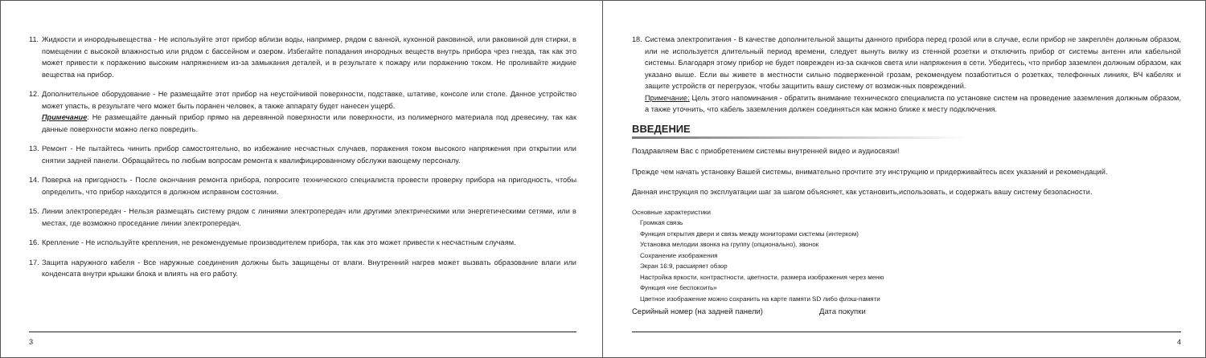11. Жидкости и инороднывещества - Не используйте этот прибор вблизи воды, например, рядом с ванной, кухонной раковиной, или раковиной для стирки, в помещении с высокой влажностью или рядом с бассейном и озером. Избегайте попадания инородных веществ внутрь прибора чрез гнезда, так как это может привести к поражению высоким напряжением из-за замыкания деталей, и в результате к пожару или поражению током. Не проливайте жидкие вещества на прибор.
12. Дополнительное оборудование - Не размещайте этот прибор на неустойчивой поверхности, подставке, штативе, консоле или столе. Данное устройство может упасть, в результате чего может быть поранен человек, а также аппарату будет нанесен ущерб.
Примечание: Не размещайте данный прибор прямо на деревянной поверхности или поверхности, из полимерного материала под древесину, так как данные поверхности можно легко повредить.
13. Ремонт - Не пытайтесь чинить прибор самостоятельно, во избежание несчастных случаев, поражения током высокого напряжения при открытии или снятии задней панели. Обращайтесь по любым вопросам ремонта к квалифицированному обслужи вающему персоналу.
14. Поверка на пригодность - После окончания ремонта прибора, попросите технического специалиста провести проверку прибора на пригодность, чтобы определить, что прибор находится в должном исправном состоянии.
15. Линии электропередач - Нельзя размещать систему рядом с линиями электропередач или другими электрическими или энергетическими сетями, или в местах, где возможно проседание линии электропередач.
16. Крепление - Не используйте крепления, не рекомендуемые производителем прибора, так как это может привести к несчастным случаям.
17. Защита наружного кабеля - Все наружные соединения должны быть защищены от влаги. Внутренний нагрев может вызвать образование влаги или конденсата внутри крышки блока и влиять на его работу.
3
18. Система электропитания - В качестве дополнительной защиты данного прибора перед грозой или в случае, если прибор не закреплён должным образом, или не используется длительный период времени, следует вынуть вилку из стенной розетки и отключить прибор от системы антенн или кабельной системы. Благодаря этому прибор не будет поврежден из-за скачков света или напряжения в сети. Убедитесь, что прибор заземлен должным образом, как указано выше. Если вы живете в местности сильно подверженной грозам, рекомендуем позаботиться о розетках, телефонных линиях, ВЧ кабелях и защите устройств от перегрузок, чтобы защитить вашу систему от возмож-ных повреждений.
Примечание: Цель этого напоминания - обратить внимание технического специалиста по установке систем на проведение заземления должным образом, а также уточнить, что кабель заземления должен соединяться как можно ближе к месту подключения.
ВВЕДЕНИЕ
Поздравляем Вас с приобретением системы внутренней видео и аудиосвязи!
Прежде чем начать установку Вашей системы, внимательно прочтите эту инструкцию и придерживайтесь всех указаний и рекомендаций.
Данная инструкция по эксплуатации шаг за шагом объясняет, как установить,использовать, и содержать вашу систему безопасности.
Основные характеристики
Громкая связь
Функция открытия двери и связь между мониторами системы (интерком)
Установка мелодии звонка на группу (опционально), звонок
Сохранение изображения
Экран 16:9, расширяет обзор
Настройка яркости, контрастности, цветности, размера изображения через меню
Функция «не беспокоить»
Цветное изображение можно сохранить на карте памяти SD либо флэш-памяти
Серийный номер (на задней панели) Дата покупки
4